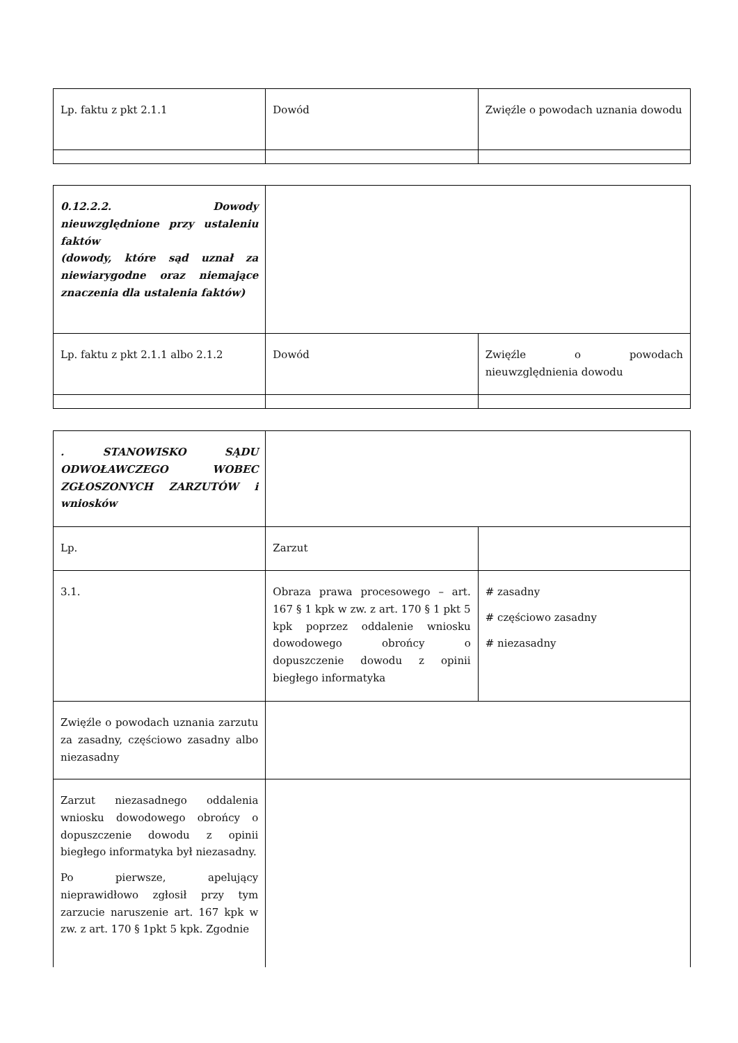| Lp. faktu z pkt 2.1.1 | Dowód | Zwięźle o powodach uznania dowodu |
| 0.12.2.2. Dowody nieuwzględnione przy ustaleniu faktów (dowody, które sąd uznał za niewiarygodne oraz niemające znaczenia dla ustalenia faktów) | | |
| Lp. faktu z pkt 2.1.1 albo 2.1.2 | Dowód | Zwięźle o powodach nieuwzględnienia dowodu |
| . STANOWISKO SĄDU ODWOŁAWCZEGO WOBEC ZGŁOSZONYCH ZARZUTÓW i wniosków | | |
| Lp. | Zarzut | |
| 3.1. | Obraza prawa procesowego – art. 167 § 1 kpk w zw. z art. 170 § 1 pkt 5 kpk poprzez oddalenie wniosku dowodowego obrońcy o dopuszczenie dowodu z opinii biegłego informatyka | # zasadny # częściowo zasadny # niezasadny |
| Zwięźle o powodach uznania zarzutu za zasadny, częściowo zasadny albo niezasadny | | |
| Zarzut niezasadnego oddalenia wniosku dowodowego obrońcy o dopuszczenie dowodu z opinii biegłego informatyka był niezasadny. Po pierwsze, apelujący nieprawidłowo zgłosił przy tym zarzucie naruszenie art. 167 kpk w zw. z art. 170 § 1pkt 5 kpk. Zgodnie | | |